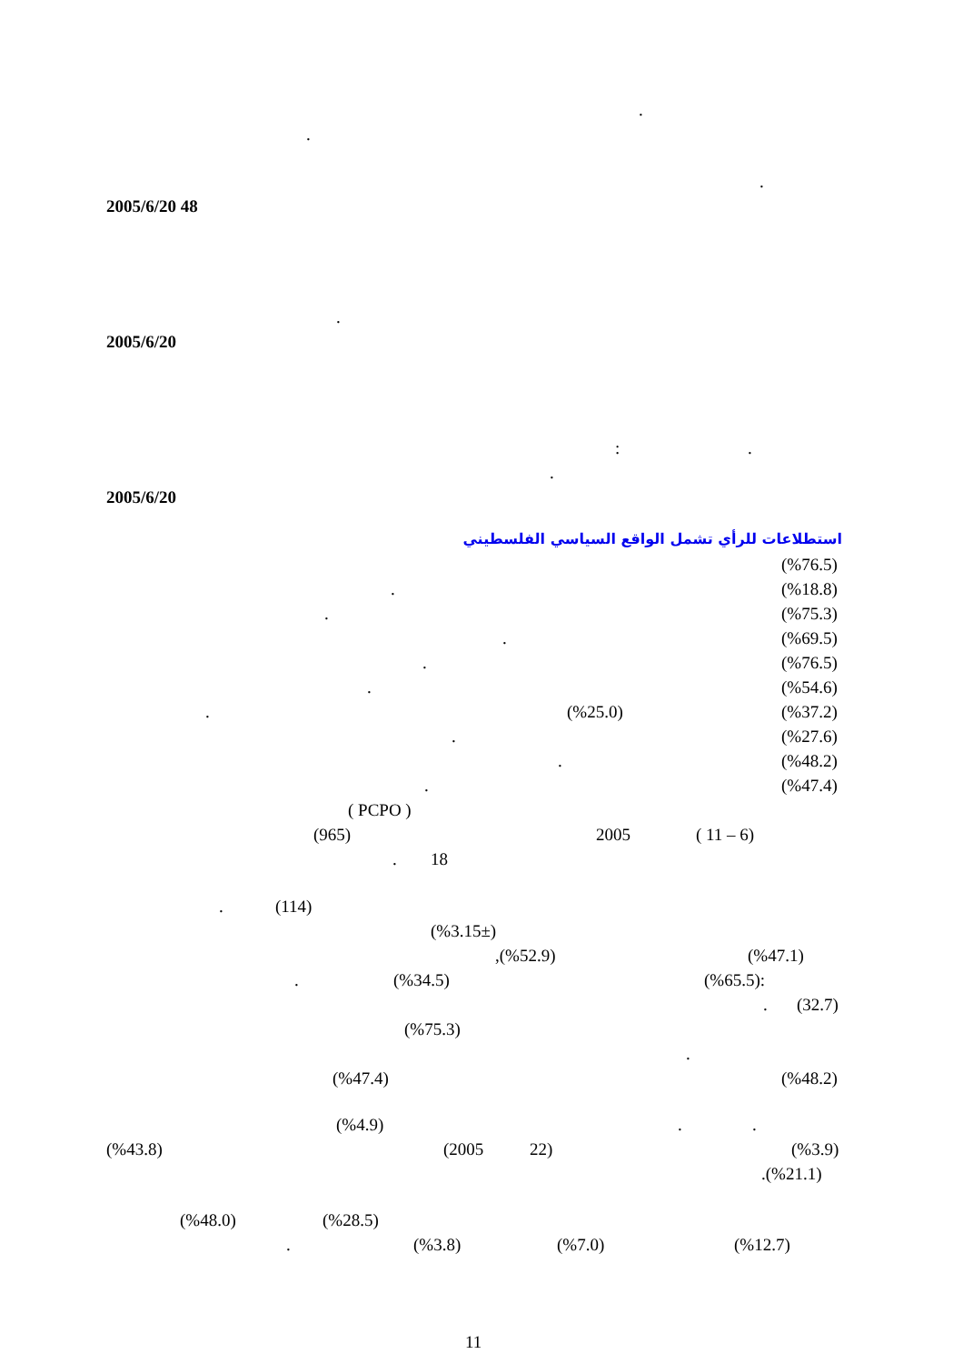.
. .
2005/6/20 48 .
2005/6/20 :.
.
2005/6/20 استطلاعات للرأي تشمل الواقع السياسي الفلسطيني (%76.5)
. (%18.8)
. (%75.3)
. (%69.5)
. (%76.5)
. (%54.6)
. (%25.0) (%37.2)
. (%27.6)
. (%48.2)
. (%47.4)
( PCPO )
(965) 2005 ( 11 – 6)
. 18
. (114) (%3.15±) ,(%52.9) (%47.1)
. (%34.5) (%65.5): . (32.7)
(%75.3) .
(%47.4) (%48.2)
(%4.9)..
(%43.8) (2005 22) (%3.9)
.(%21.1)
(%48.0) (%28.5)
. (%3.8) (%7.0) (%12.7)
11